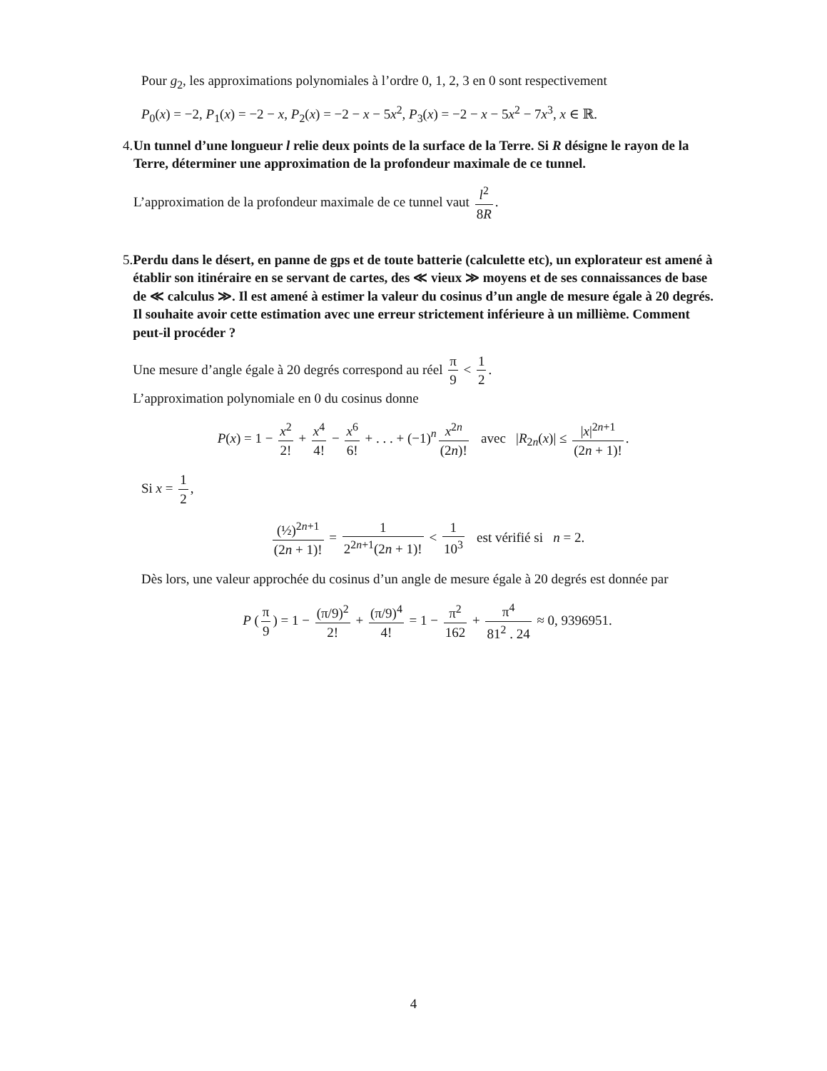Pour g<sub>2</sub>, les approximations polynomiales à l’ordre 0, 1, 2, 3 en 0 sont respectivement
P<sub>0</sub>(x) = −2, P<sub>1</sub>(x) = −2 − x, P<sub>2</sub>(x) = −2 − x − 5x<sup>2</sup>, P<sub>3</sub>(x) = −2 − x − 5x<sup>2</sup> − 7x<sup>3</sup>, x ∈ ℝ.
4. Un tunnel d’une longueur l relie deux points de la surface de la Terre. Si R désigne le rayon de la Terre, déterminer une approximation de la profondeur maximale de ce tunnel.
L’approximation de la profondeur maximale de ce tunnel vaut l<sup>2</sup> 8R.
5. Perdu dans le désert, en panne de gps et de toute batterie (calculette etc), un explorateur est amené à établir son itinéraire en se servant de cartes, des ≪ vieux ≫ moyens et de ses connaissances de base de ≪ calculus ≫. Il est amené à estimer la valeur du cosinus d’un angle de mesure égale à 20 degrés. Il souhaite avoir cette estimation avec une erreur strictement inférieure à un millième. Comment peut-il procéder ?
Une mesure d’angle égale à 20 degrés correspond au réel π 9 < 1 2.
L’approximation polynomiale en 0 du cosinus donne
P(x) = 1 − x<sup>2</sup> 2! + x<sup>4</sup> 4! − x<sup>6</sup> 6! + . . . + (−1)<sup>n</sup> x<sup>2n</sup> (2n)! avec |R<sub>2n</sub>(x)| ≤ |x|<sup>2n+1</sup> (2n + 1)!.
Si x = 1 2,
(½)<sup>2n+1</sup> (2n + 1)! = 1 2<sup>2n+1</sup>(2n + 1)! < 1 10<sup>3</sup> est vérifié si n = 2.
Dès lors, une valeur approchée du cosinus d’un angle de mesure égale à 20 degrés est donnée par
P (π 9) = 1 − (π/9)<sup>2</sup> 2! + (π/9)<sup>4</sup> 4! = 1 − π<sup>2</sup> 162 + π<sup>4</sup> 81<sup>2</sup> . 24 ≈ 0, 9396951.
4